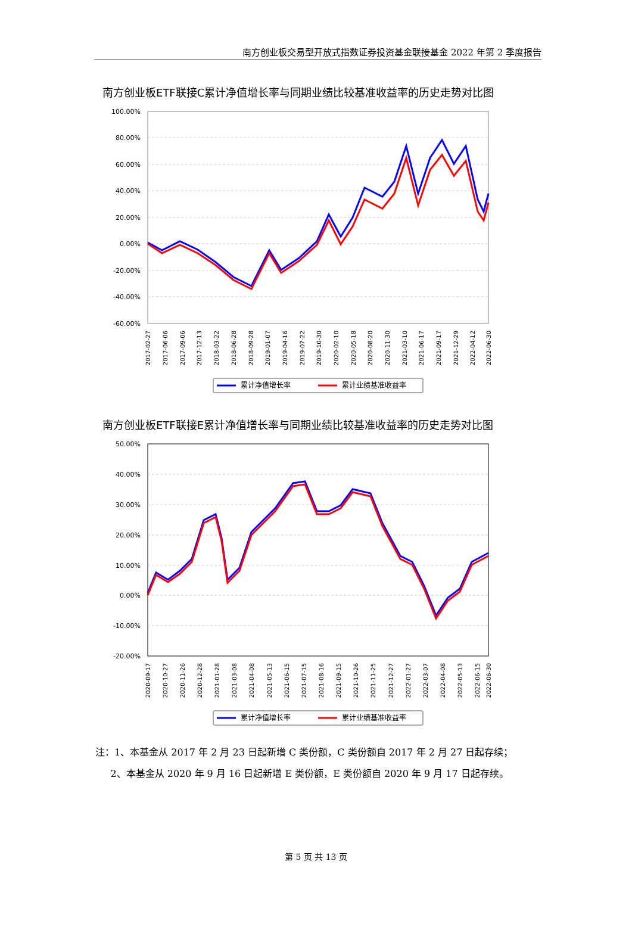南方创业板交易型开放式指数证券投资基金联接基金 2022 年第 2 季度报告
南方创业板ETF联接C累计净值增长率与同期业绩比较基准收益率的历史走势对比图
100.00%
80.00%
60.00%
40.00%
20.00%
0.00%
-20.00%
-40.00%
-60.00%
2017-02-27
2017-06-06
2017-09-06
2017-12-13
2018-03-22
2018-06-28
2018-09-28
2019-01-07
2019-04-16
2019-07-22
2019-10-30
2020-02-10
2020-05-18
2020-08-20
2020-11-30
2021-03-10
2021-06-17
2021-09-17
2021-12-29
2022-04-12
2022-06-30
累计净值增长率
累计业绩基准收益率
南方创业板ETF联接E累计净值增长率与同期业绩比较基准收益率的历史走势对比图
50.00%
40.00%
30.00%
20.00%
10.00%
0.00%
-10.00%
-20.00%
2020-09-17
2020-10-27
2020-11-26
2020-12-28
2021-01-28
2021-03-08
2021-04-08
2021-05-13
2021-06-15
2021-07-15
2021-08-16
2021-09-15
2021-10-26
2021-11-25
2021-12-27
2022-01-27
2022-03-07
2022-04-08
2022-05-13
2022-06-15
2022-06-30
累计净值增长率
累计业绩基准收益率
注：1、本基金从 2017 年 2 月 23 日起新增 C 类份额，C 类份额自 2017 年 2 月 27 日起存续；
2、本基金从 2020 年 9 月 16 日起新增 E 类份额，E 类份额自 2020 年 9 月 17 日起存续。
第 5 页 共 13 页